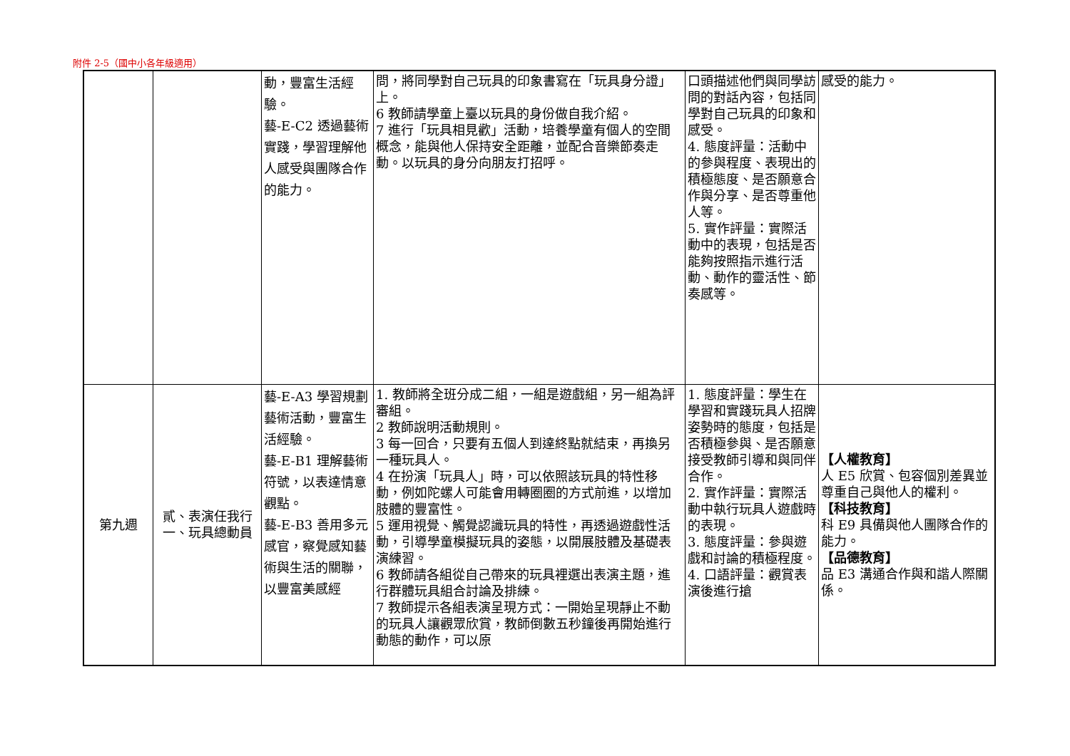附件 2-5（國中小各年級適用）
| | | 動，豐富生活經驗。 藝-E-C2 透過藝術實踐，學習理解他人感受與團隊合作的能力。 | 問，將同學對自己玩具的印象書寫在「玩具身分證」上。 6 教師請學童上臺以玩具的身份做自我介紹。 7 進行「玩具相見歡」活動，培養學童有個人的空間概念，能與他人保持安全距離，並配合音樂節奏走動。以玩具的身分向朋友打招呼。 | 口頭描述他們與同學訪問的對話內容，包括同學對自己玩具的印象和感受。 4. 態度評量：活動中的參與程度、表現出的積極態度、是否願意合作與分享、是否尊重他人等。 5. 實作評量：實際活動中的表現，包括是否能夠按照指示進行活動、動作的靈活性、節奏感等。 | 感受的能力。 |
| 第九週 | 貳、表演任我行 一、玩具總動員 | 藝-E-A3 學習規劃藝術活動，豐富生活經驗。 藝-E-B1 理解藝術符號，以表達情意觀點。 藝-E-B3 善用多元感官，察覺感知藝術與生活的關聯，以豐富美感經 | 1. 教師將全班分成二組，一組是遊戲組，另一組為評審組。 2 教師說明活動規則。 3 每一回合，只要有五個人到達終點就結束，再換另一種玩具人。 4 在扮演「玩具人」時，可以依照該玩具的特性移動，例如陀螺人可能會用轉圈圈的方式前進，以增加肢體的豐富性。 5 運用視覺、觸覺認識玩具的特性，再透過遊戲性活動，引導學童模擬玩具的姿態，以開展肢體及基礎表演練習。 6 教師請各組從自己帶來的玩具裡選出表演主題，進行群體玩具組合討論及排練。 7 教師提示各組表演呈現方式：一開始呈現靜止不動的玩具人讓觀眾欣賞，教師倒數五秒鐘後再開始進行動態的動作，可以原 | 1. 態度評量：學生在學習和實踐玩具人招牌姿勢時的態度，包括是否積極參與、是否願意接受教師引導和與同伴合作。 2. 實作評量：實際活動中執行玩具人遊戲時的表現。 3. 態度評量：參與遊戲和討論的積極程度。 4. 口語評量：觀賞表演後進行搶 | 【人權教育】 人 E5 欣賞、包容個別差異並尊重自己與他人的權利。 【科技教育】 科 E9 具備與他人團隊合作的能力。 【品德教育】 品 E3 溝通合作與和諧人際關係。 |